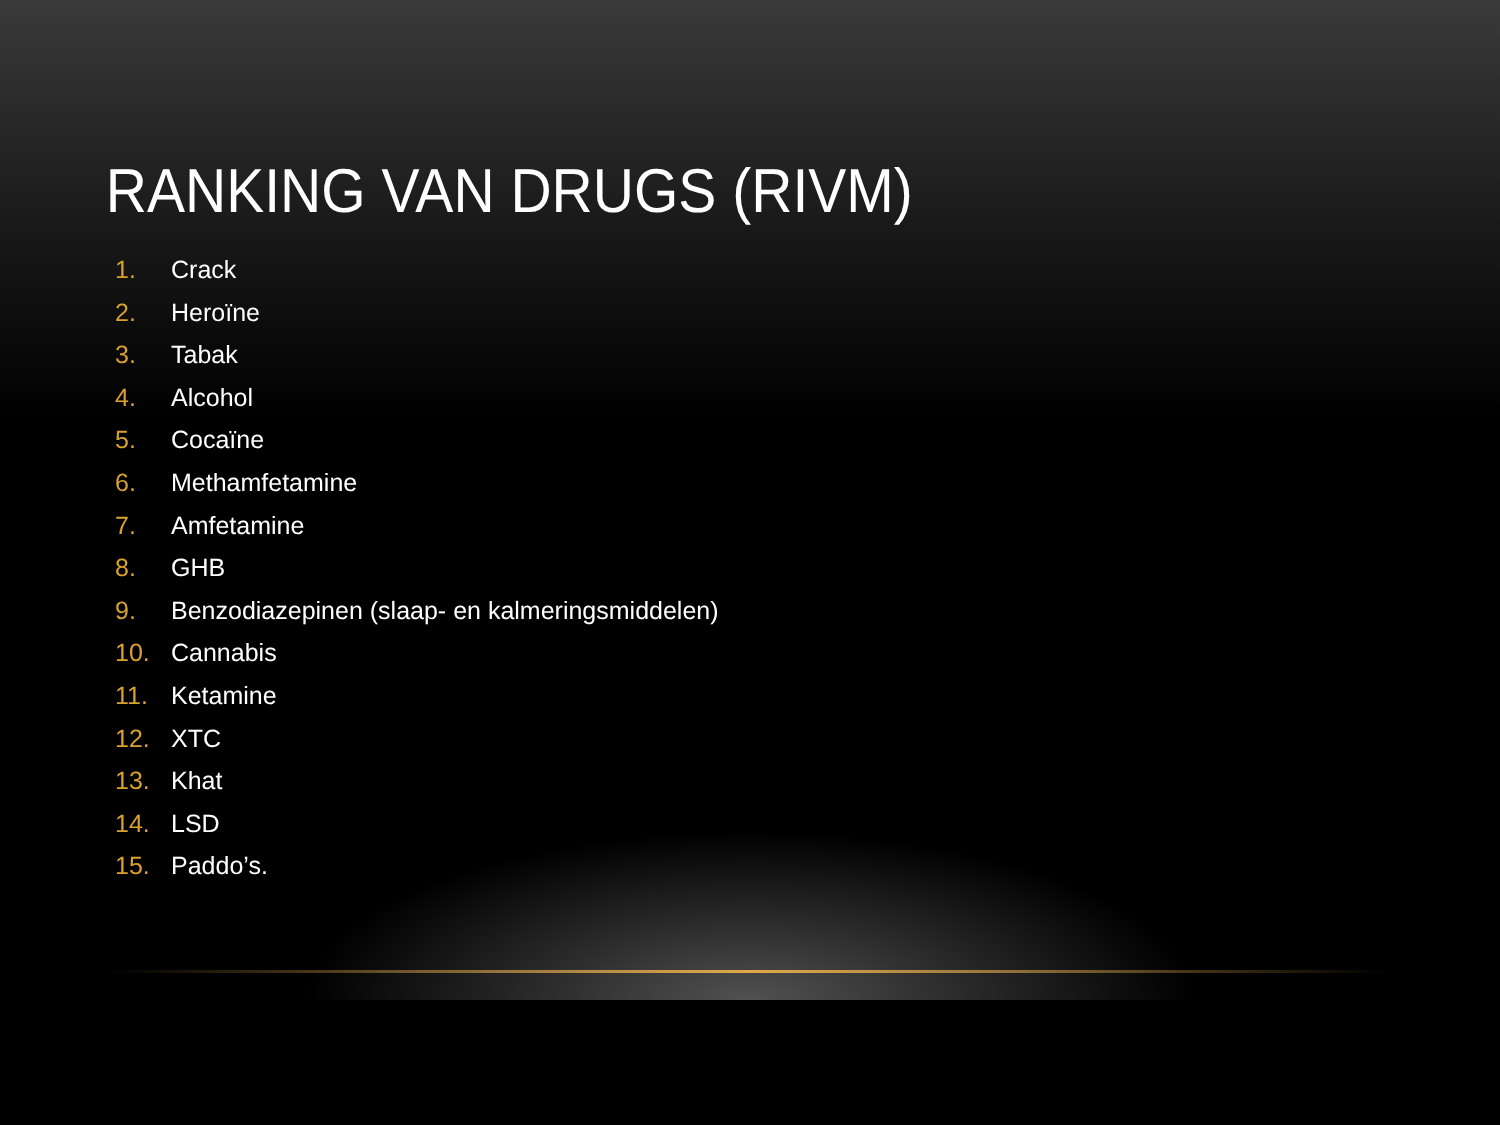RANKING VAN DRUGS (RIVM)
1. Crack
2. Heroïne
3. Tabak
4. Alcohol
5. Cocaïne
6. Methamfetamine
7. Amfetamine
8. GHB
9. Benzodiazepinen (slaap- en kalmeringsmiddelen)
10. Cannabis
11. Ketamine
12. XTC
13. Khat
14. LSD
15. Paddo’s.